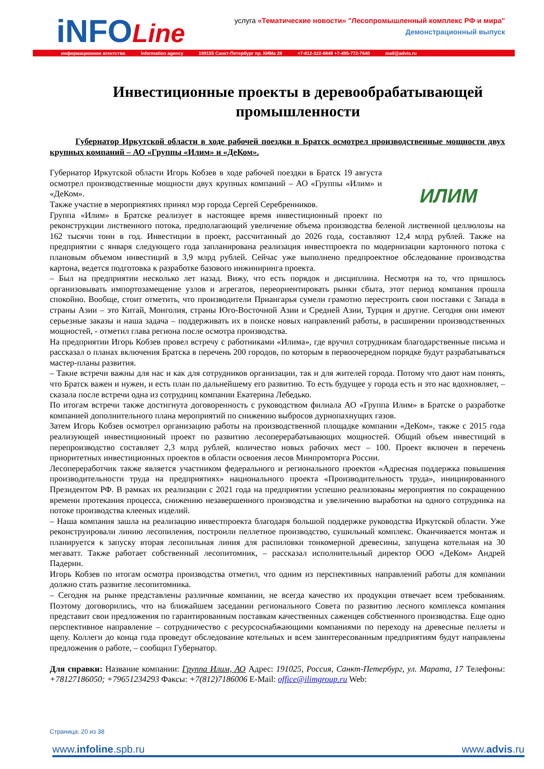iNFOLine
услуга «Тематические новости» "Лесопромышленный комплекс РФ и мира"
Демонстрационный выпуск
информационное агентство information agency 199155 Санкт-Петербург пр. КИМа 28 +7-812-322-6848 +7-495-772-7640 mail@advis.ru
Инвестиционные проекты в деревообрабатывающей промышленности
Губернатор Иркутской области в ходе рабочей поездки в Братск осмотрел производственные мощности двух крупных компаний – АО «Группы «Илим» и «ДеКом».
ИЛИМ
Губернатор Иркутской области Игорь Кобзев в ходе рабочей поездки в Братск 19 августа осмотрел производственные мощности двух крупных компаний – АО «Группы «Илим» и «ДеКом».
Также участие в мероприятиях принял мэр города Сергей Серебренников.
Группа «Илим» в Братске реализует в настоящее время инвестиционный проект по реконструкции лиственного потока, предполагающий увеличение объема производства беленой лиственной целлюлозы на 162 тысячи тонн в год. Инвестиции в проект, рассчитанный до 2026 года, составляют 12,4 млрд рублей. Также на предприятии с января следующего года запланирована реализация инвестпроекта по модернизации картонного потока с плановым объемом инвестиций в 3,9 млрд рублей. Сейчас уже выполнено предпроектное обследование производства картона, ведется подготовка к разработке базового инжиниринга проекта.
– Был на предприятии несколько лет назад. Вижу, что есть порядок и дисциплина. Несмотря на то, что пришлось организовывать импортозамещение узлов и агрегатов, переориентировать рынки сбыта, этот период компания прошла спокойно. Вообще, стоит отметить, что производители Приангарья сумели грамотно перестроить свои поставки с Запада в страны Азии – это Китай, Монголия, страны Юго-Восточной Азии и Средней Азии, Турция и другие. Сегодня они имеют серьезные заказы и наша задача – поддерживать их в поиске новых направлений работы, в расширении производственных мощностей, - отметил глава региона после осмотра производства.
На предприятии Игорь Кобзев провел встречу с работниками «Илима», где вручил сотрудникам благодарственные письма и рассказал о планах включения Братска в перечень 200 городов, по которым в первоочередном порядке будут разрабатываться мастер-планы развития.
– Такие встречи важны для нас и как для сотрудников организации, так и для жителей города. Потому что дают нам понять, что Братск важен и нужен, и есть план по дальнейшему его развитию. То есть будущее у города есть и это нас вдохновляет, – сказала после встречи одна из сотрудниц компании Екатерина Лебедько.
По итогам встречи также достигнута договоренность с руководством филиала АО «Группа Илим» в Братске о разработке компанией дополнительного плана мероприятий по снижению выбросов дурнопахнущих газов.
Затем Игорь Кобзев осмотрел организацию работы на производственной площадке компании «ДеКом», также с 2015 года реализующей инвестиционный проект по развитию лесоперерабатывающих мощностей. Общий объем инвестиций в перепроизводство составляет 2,3 млрд рублей, количество новых рабочих мест – 100. Проект включен в перечень приоритетных инвестиционных проектов в области освоения лесов Минпромторга России.
Лесопереработчик также является участником федерального и регионального проектов «Адресная поддержка повышения производительности труда на предприятиях» национального проекта «Производительность труда», инициированного Президентом РФ. В рамках их реализации с 2021 года на предприятии успешно реализованы мероприятия по сокращению времени протекания процесса, снижению незавершенного производства и увеличению выработки на одного сотрудника на потоке производства клееных изделий.
– Наша компания зашла на реализацию инвестпроекта благодаря большой поддержке руководства Иркутской области. Уже реконструировали линию лесопиления, построили пеллетное производство, сушильный комплекс. Оканчивается монтаж и планируется к запуску вторая лесопильная линия для распиловки тонкомерной древесины, запущена котельная на 30 мегаватт. Также работает собственный лесопитомник, – рассказал исполнительный директор ООО «ДеКом» Андрей Падерин.
Игорь Кобзев по итогам осмотра производства отметил, что одним из перспективных направлений работы для компании должно стать развитие лесопитомника.
– Сегодня на рынке представлены различные компании, не всегда качество их продукции отвечает всем требованиям. Поэтому договорились, что на ближайшем заседании регионального Совета по развитию лесного комплекса компания представит свои предложения по гарантированным поставкам качественных саженцев собственного производства. Еще одно перспективное направление – сотрудничество с ресурсоснабжающими компаниями по переходу на древесные пеллеты и щепу. Коллеги до конца года проведут обследование котельных и всем заинтересованным предприятиям будут направлены предложения о работе, – сообщил Губернатор.
Для справки: Название компании: Группа Илим, АО Адрес: 191025, Россия, Санкт-Петербург, ул. Марата, 17 Телефоны: +78127186050; +79651234293 Факсы: +7(812)7186006 E-Mail: office@ilimgroup.ru Web:
Страница: 20 из 38
www.infoline.spb.ru www.advis.ru